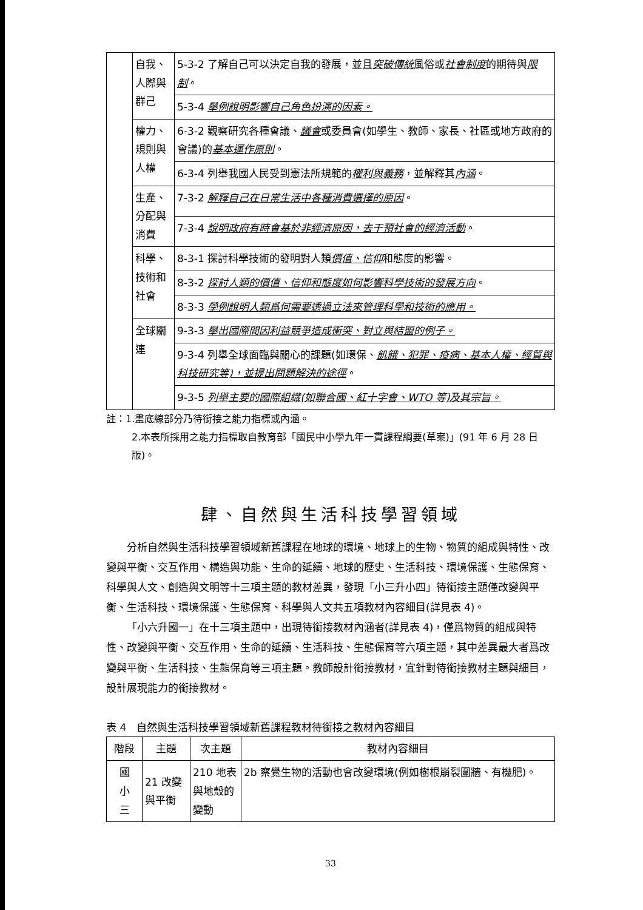| | 自我、人際與群己 | 5-3-2 了解自己可以決定自我的發展，並且 突破傳統 風俗或 社會制度 的期待與 限制 。 |
| | | 5-3-4 舉例說明影響自己角色扮演的因素。 |
| | 權力、規則與人權 | 6-3-2 觀察研究各種會議、 議會 或委員會(如學生、教師、家長、社區或地方政府的會議)的 基本運作原則 。 |
| | | 6-3-4 列舉我國人民受到憲法所規範的 權利與義務 ，並解釋其 內涵 。 |
| | 生產、分配與消費 | 7-3-2 解釋自己在日常生活中各種消費選擇的原因 。 |
| | | 7-3-4 說明政府有時會基於非經濟原因，去干預社會的經濟活動 。 |
| | 科學、技術和社會 | 8-3-1 探討科學技術的發明對人類 價值、信仰 和態度的影響。 |
| | | 8-3-2 探討人類的價值、信仰和態度如何影響科學技術的發展方向 。 |
| | | 8-3-3 學例說明人類爲何需要透過立法來管理科學和技術的應用。 |
| | 全球關連 | 9-3-3 舉出國際間因利益競爭造成衝突、對立與結盟的例子。 |
| | | 9-3-4 列舉全球面臨與關心的課題(如環保、 飢餓、犯罪、疫病、基本人權、經貿與科技研究等)，並提出問題解決的途徑 。 |
| | | 9-3-5 列舉主要的國際組織(如聯合國、紅十字會、WTO 等)及其宗旨。 |
註：1.畫底線部分乃待銜接之能力指標或內涵。
2.本表所採用之能力指標取自教育部「國民中小學九年一貫課程綱要(草案)」(91 年 6 月 28 日版)。
肆、自然與生活科技學習領域
分析自然與生活科技學習領域新舊課程在地球的環境、地球上的生物、物質的組成與特性、改變與平衡、交互作用、構造與功能、生命的延續、地球的歷史、生活科技、環境保護、生態保育、科學與人文、創造與文明等十三項主題的教材差異，發現「小三升小四」待銜接主題僅改變與平衡、生活科技、環境保護、生態保育、科學與人文共五項教材內容細目(詳見表 4)。
「小六升國一」在十三項主題中，出現待銜接教材內涵者(詳見表 4)，僅爲物質的組成與特性、改變與平衡、交互作用、生命的延續、生活科技、生態保育等六項主題，其中差異最大者爲改變與平衡、生活科技、生態保育等三項主題。教師設計銜接教材，宜針對待銜接教材主題與細目，設計展現能力的銜接教材。
表 4　自然與生活科技學習領域新舊課程教材待銜接之教材內容細目
| 階段 | 主題 | 次主題 | 教材內容細目 |
| --- | --- | --- | --- |
| 國 小 三 | 21 改變與平衡 | 210 地表與地殼的變動 | 2b 察覺生物的活動也會改變環境(例如樹根崩裂圍牆、有機肥)。 |
33